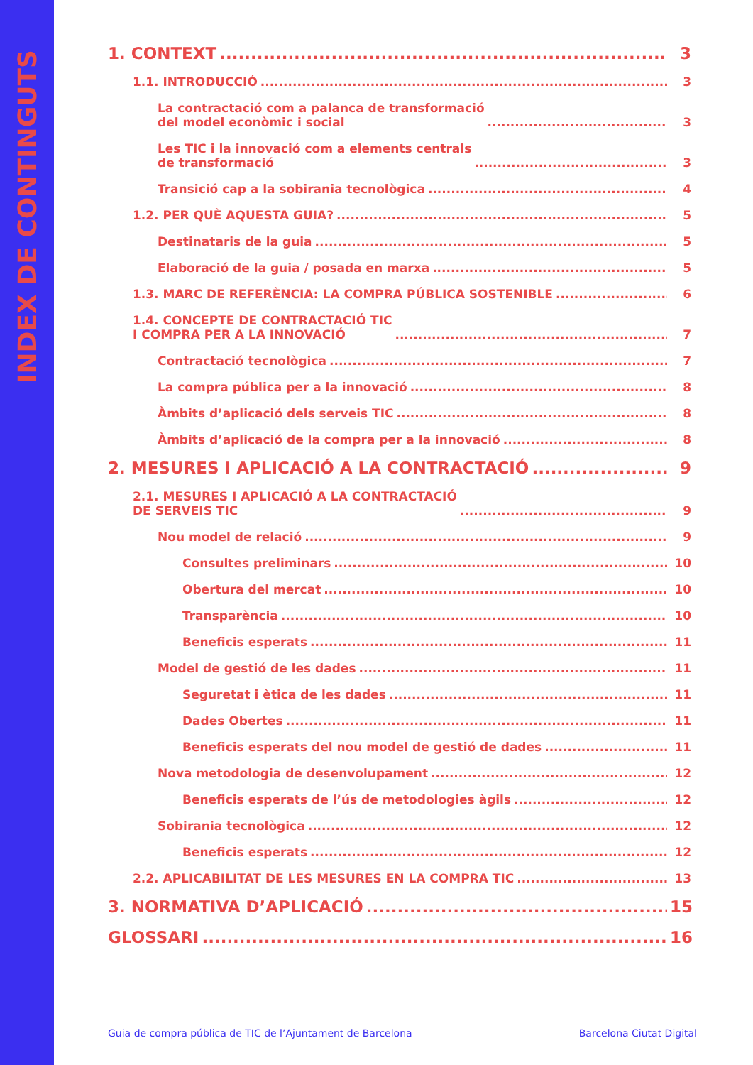INDEX DE CONTINGUTS
1. CONTEXT 3
1.1. INTRODUCCIÓ 3
La contractació com a palanca de transformació
del model econòmic i social 3
Les TIC i la innovació com a elements centrals
de transformació 3
Transició cap a la sobirania tecnològica 4
1.2. PER QUÈ AQUESTA GUIA? 5
Destinataris de la guia 5
Elaboració de la guia / posada en marxa 5
1.3. MARC DE REFERÈNCIA: LA COMPRA PÚBLICA SOSTENIBLE 6
1.4. CONCEPTE DE CONTRACTACIÓ TIC
I COMPRA PER A LA INNOVACIÓ 7
Contractació tecnològica 7
La compra pública per a la innovació 8
Àmbits d’aplicació dels serveis TIC 8
Àmbits d’aplicació de la compra per a la innovació 8
2. MESURES I APLICACIÓ A LA CONTRACTACIÓ 9
2.1. MESURES I APLICACIÓ A LA CONTRACTACIÓ
DE SERVEIS TIC 9
Nou model de relació 9
Consultes preliminars 10
Obertura del mercat 10
Transparència 10
Beneficis esperats 11
Model de gestió de les dades 11
Seguretat i ètica de les dades 11
Dades Obertes 11
Beneficis esperats del nou model de gestió de dades 11
Nova metodologia de desenvolupament 12
Beneficis esperats de l’ús de metodologies àgils 12
Sobirania tecnològica 12
Beneficis esperats 12
2.2. APLICABILITAT DE LES MESURES EN LA COMPRA TIC 13
3. NORMATIVA D’APLICACIÓ 15
GLOSSARI 16
Guia de compra pública de TIC de l’Ajuntament de Barcelona Barcelona Ciutat Digital